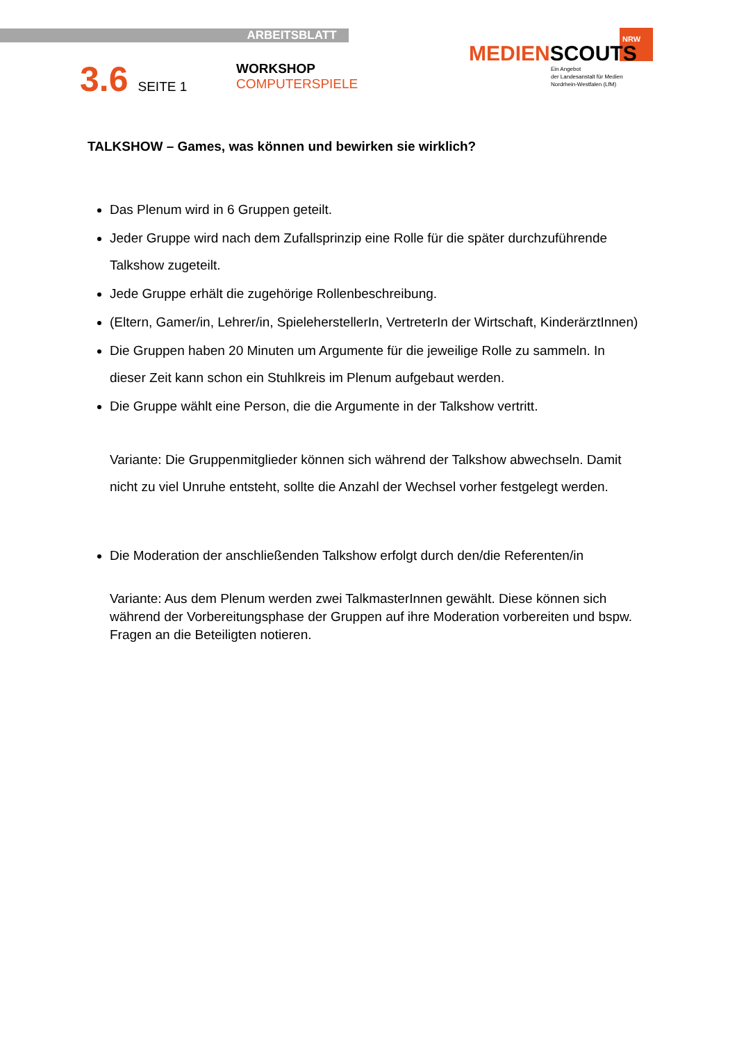ARBEITSBLATT
3.6 SEITE 1 WORKSHOP
COMPUTERSPIELE
NRW
MEDIENSCOUTS
Ein Angebot
der Landesanstalt für Medien
Nordrhein-Westfalen (LfM)
TALKSHOW – Games, was können und bewirken sie wirklich?
Das Plenum wird in 6 Gruppen geteilt.
Jeder Gruppe wird nach dem Zufallsprinzip eine Rolle für die später durchzuführende Talkshow zugeteilt.
Jede Gruppe erhält die zugehörige Rollenbeschreibung.
(Eltern, Gamer/in, Lehrer/in, SpieleherstellerIn, VertreterIn der Wirtschaft, KinderärztInnen)
Die Gruppen haben 20 Minuten um Argumente für die jeweilige Rolle zu sammeln. In dieser Zeit kann schon ein Stuhlkreis im Plenum aufgebaut werden.
Die Gruppe wählt eine Person, die die Argumente in der Talkshow vertritt.
Variante: Die Gruppenmitglieder können sich während der Talkshow abwechseln. Damit nicht zu viel Unruhe entsteht, sollte die Anzahl der Wechsel vorher festgelegt werden.
Die Moderation der anschließenden Talkshow erfolgt durch den/die Referenten/in
Variante: Aus dem Plenum werden zwei TalkmasterInnen gewählt. Diese können sich während der Vorbereitungsphase der Gruppen auf ihre Moderation vorbereiten und bspw. Fragen an die Beteiligten notieren.